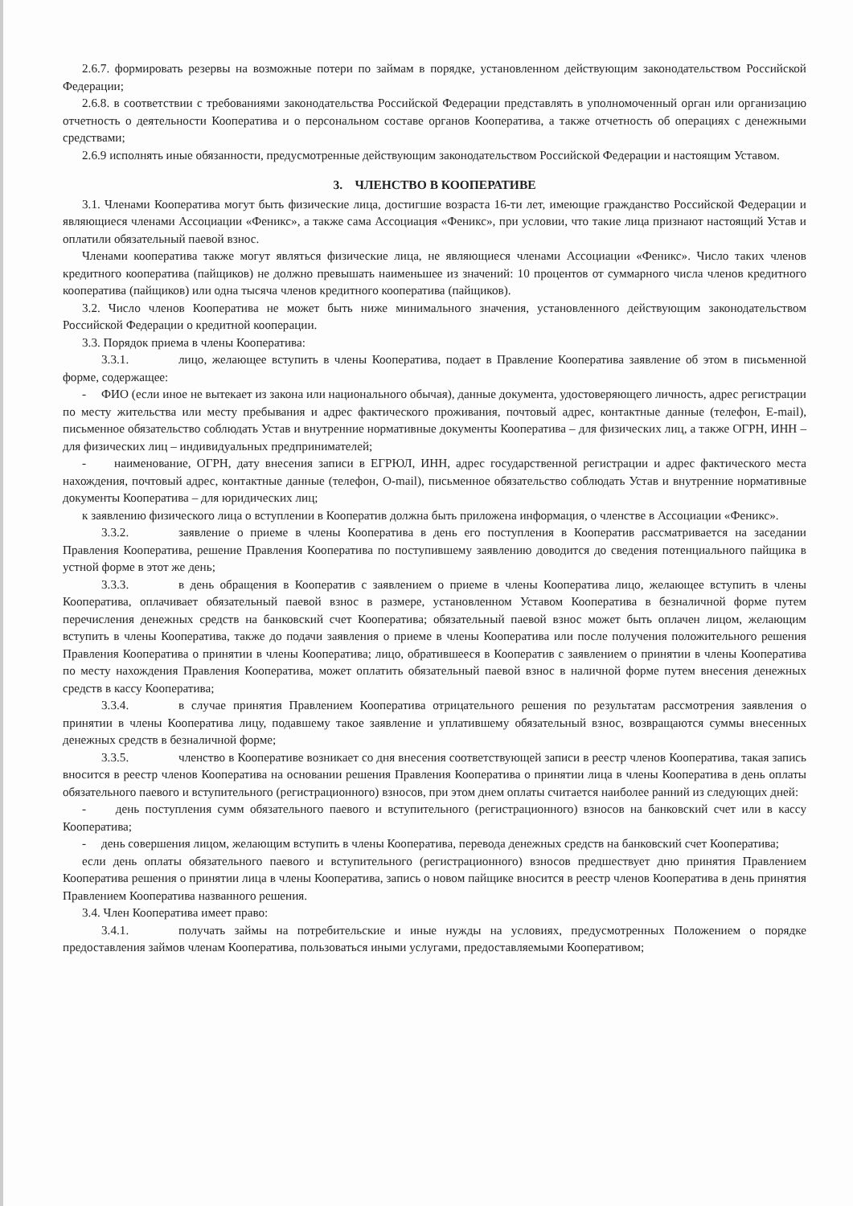2.6.7. формировать резервы на возможные потери по займам в порядке, установленном действующим законодательством Российской Федерации;
2.6.8. в соответствии с требованиями законодательства Российской Федерации представлять в уполномоченный орган или организацию отчетность о деятельности Кооператива и о персональном составе органов Кооператива, а также отчетность об операциях с денежными средствами;
2.6.9 исполнять иные обязанности, предусмотренные действующим законодательством Российской Федерации и настоящим Уставом.
3. ЧЛЕНСТВО В КООПЕРАТИВЕ
3.1. Членами Кооператива могут быть физические лица, достигшие возраста 16-ти лет, имеющие гражданство Российской Федерации и являющиеся членами Ассоциации «Феникс», а также сама Ассоциация «Феникс», при условии, что такие лица признают настоящий Устав и оплатили обязательный паевой взнос.
Членами кооператива также могут являться физические лица, не являющиеся членами Ассоциации «Феникс». Число таких членов кредитного кооператива (пайщиков) не должно превышать наименьшее из значений: 10 процентов от суммарного числа членов кредитного кооператива (пайщиков) или одна тысяча членов кредитного кооператива (пайщиков).
3.2. Число членов Кооператива не может быть ниже минимального значения, установленного действующим законодательством Российской Федерации о кредитной кооперации.
3.3. Порядок приема в члены Кооператива:
3.3.1. лицо, желающее вступить в члены Кооператива, подает в Правление Кооператива заявление об этом в письменной форме, содержащее:
- ФИО (если иное не вытекает из закона или национального обычая), данные документа, удостоверяющего личность, адрес регистрации по месту жительства или месту пребывания и адрес фактического проживания, почтовый адрес, контактные данные (телефон, E-mail), письменное обязательство соблюдать Устав и внутренние нормативные документы Кооператива – для физических лиц, а также ОГРН, ИНН – для физических лиц – индивидуальных предпринимателей;
- наименование, ОГРН, дату внесения записи в ЕГРЮЛ, ИНН, адрес государственной регистрации и адрес фактического места нахождения, почтовый адрес, контактные данные (телефон, O-mail), письменное обязательство соблюдать Устав и внутренние нормативные документы Кооператива – для юридических лиц;
к заявлению физического лица о вступлении в Кооператив должна быть приложена информация, о членстве в Ассоциации «Феникс».
3.3.2. заявление о приеме в члены Кооператива в день его поступления в Кооператив рассматривается на заседании Правления Кооператива, решение Правления Кооператива по поступившему заявлению доводится до сведения потенциального пайщика в устной форме в этот же день;
3.3.3. в день обращения в Кооператив с заявлением о приеме в члены Кооператива лицо, желающее вступить в члены Кооператива, оплачивает обязательный паевой взнос в размере, установленном Уставом Кооператива в безналичной форме путем перечисления денежных средств на банковский счет Кооператива; обязательный паевой взнос может быть оплачен лицом, желающим вступить в члены Кооператива, также до подачи заявления о приеме в члены Кооператива или после получения положительного решения Правления Кооператива о принятии в члены Кооператива; лицо, обратившееся в Кооператив с заявлением о принятии в члены Кооператива по месту нахождения Правления Кооператива, может оплатить обязательный паевой взнос в наличной форме путем внесения денежных средств в кассу Кооператива;
3.3.4. в случае принятия Правлением Кооператива отрицательного решения по результатам рассмотрения заявления о принятии в члены Кооператива лицу, подавшему такое заявление и уплатившему обязательный взнос, возвращаются суммы внесенных денежных средств в безналичной форме;
3.3.5. членство в Кооперативе возникает со дня внесения соответствующей записи в реестр членов Кооператива, такая запись вносится в реестр членов Кооператива на основании решения Правления Кооператива о принятии лица в члены Кооператива в день оплаты обязательного паевого и вступительного (регистрационного) взносов, при этом днем оплаты считается наиболее ранний из следующих дней:
- день поступления сумм обязательного паевого и вступительного (регистрационного) взносов на банковский счет или в кассу Кооператива;
- день совершения лицом, желающим вступить в члены Кооператива, перевода денежных средств на банковский счет Кооператива;
если день оплаты обязательного паевого и вступительного (регистрационного) взносов предшествует дню принятия Правлением Кооператива решения о принятии лица в члены Кооператива, запись о новом пайщике вносится в реестр членов Кооператива в день принятия Правлением Кооператива названного решения.
3.4. Член Кооператива имеет право:
3.4.1. получать займы на потребительские и иные нужды на условиях, предусмотренных Положением о порядке предоставления займов членам Кооператива, пользоваться иными услугами, предоставляемыми Кооперативом;